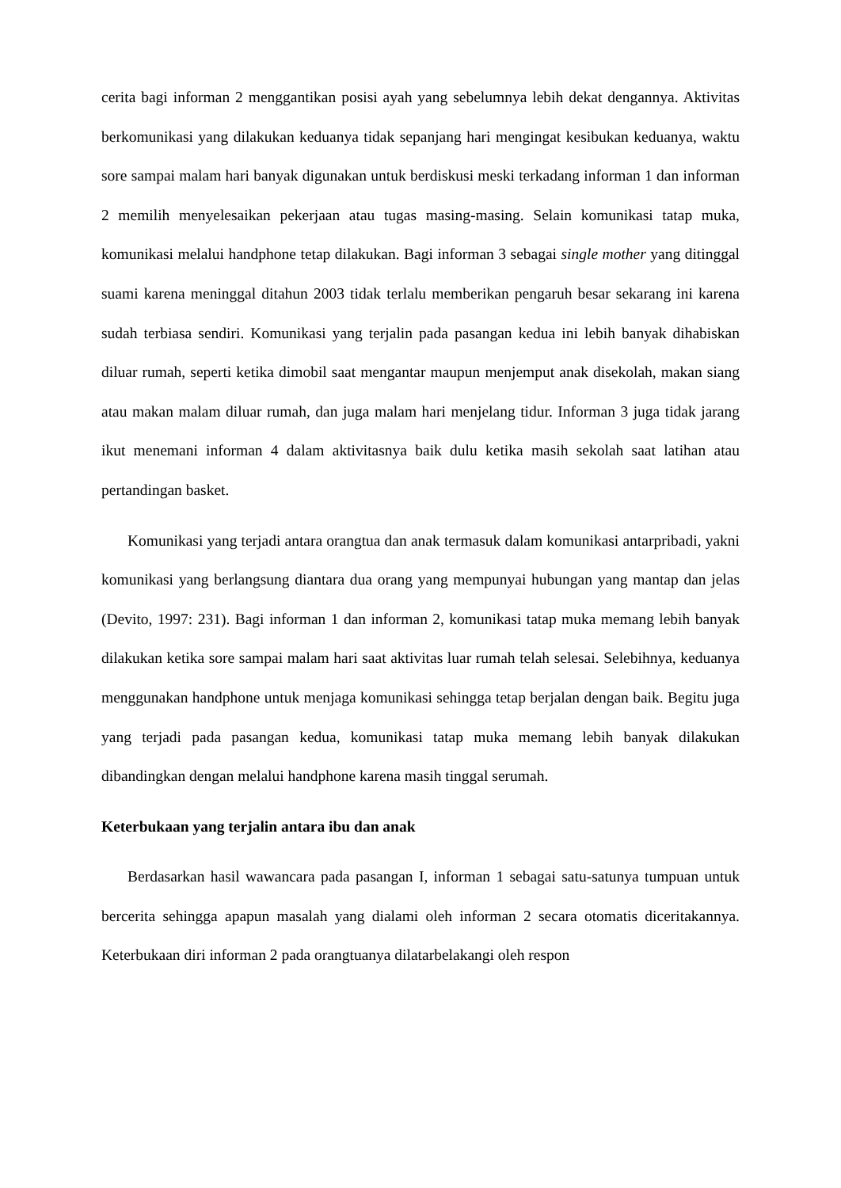cerita bagi informan 2 menggantikan posisi ayah yang sebelumnya lebih dekat dengannya. Aktivitas berkomunikasi yang dilakukan keduanya tidak sepanjang hari mengingat kesibukan keduanya, waktu sore sampai malam hari banyak digunakan untuk berdiskusi meski terkadang informan 1 dan informan 2 memilih menyelesaikan pekerjaan atau tugas masing-masing. Selain komunikasi tatap muka, komunikasi melalui handphone tetap dilakukan. Bagi informan 3 sebagai single mother yang ditinggal suami karena meninggal ditahun 2003 tidak terlalu memberikan pengaruh besar sekarang ini karena sudah terbiasa sendiri. Komunikasi yang terjalin pada pasangan kedua ini lebih banyak dihabiskan diluar rumah, seperti ketika dimobil saat mengantar maupun menjemput anak disekolah, makan siang atau makan malam diluar rumah, dan juga malam hari menjelang tidur. Informan 3 juga tidak jarang ikut menemani informan 4 dalam aktivitasnya baik dulu ketika masih sekolah saat latihan atau pertandingan basket.
Komunikasi yang terjadi antara orangtua dan anak termasuk dalam komunikasi antarpribadi, yakni komunikasi yang berlangsung diantara dua orang yang mempunyai hubungan yang mantap dan jelas (Devito, 1997: 231). Bagi informan 1 dan informan 2, komunikasi tatap muka memang lebih banyak dilakukan ketika sore sampai malam hari saat aktivitas luar rumah telah selesai. Selebihnya, keduanya menggunakan handphone untuk menjaga komunikasi sehingga tetap berjalan dengan baik. Begitu juga yang terjadi pada pasangan kedua, komunikasi tatap muka memang lebih banyak dilakukan dibandingkan dengan melalui handphone karena masih tinggal serumah.
Keterbukaan yang terjalin antara ibu dan anak
Berdasarkan hasil wawancara pada pasangan I, informan 1 sebagai satu-satunya tumpuan untuk bercerita sehingga apapun masalah yang dialami oleh informan 2 secara otomatis diceritakannya. Keterbukaan diri informan 2 pada orangtuanya dilatarbelakangi oleh respon